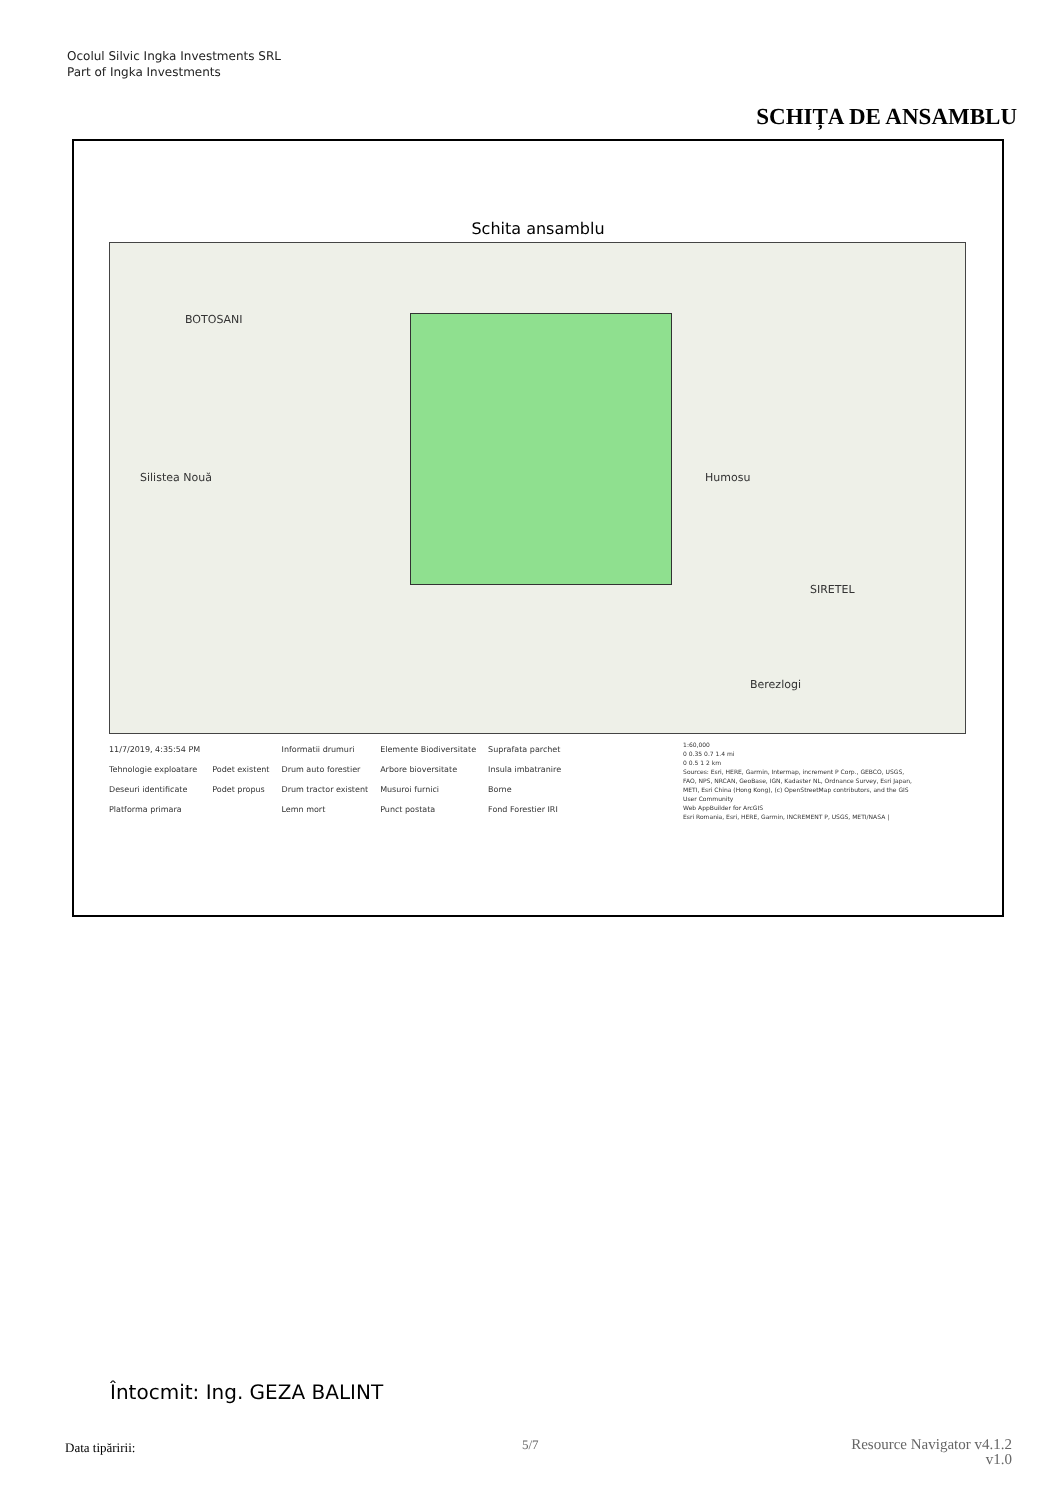Ocolul Silvic Ingka Investments SRL
Part of Ingka Investments
SCHIȚA DE ANSAMBLU
Schita ansamblu
BOTOSANI
Silistea Nouă Humosu
Berezlogi
SIRETEL
11/7/2019, 4:35:54 PM
Tehnologie exploatare
Deseuri identificate
Platforma primara
Podet existent
Podet propus
Informatii drumuri
Drum auto forestier
Drum tractor existent
Lemn mort
Elemente Biodiversitate
Arbore bioversitate
Musuroi furnici
Punct postata
Suprafata parchet
Insula imbatranire
Borne
Fond Forestier IRI
1:60,000
0 0.35 0.7 1.4 mi
0 0.5 1 2 km
Sources: Esri, HERE, Garmin, Intermap, increment P Corp., GEBCO, USGS, FAO, NPS, NRCAN, GeoBase, IGN, Kadaster NL, Ordnance Survey, Esri Japan, METI, Esri China (Hong Kong), (c) OpenStreetMap contributors, and the GIS User Community
Web AppBuilder for ArcGIS
Esri Romania, Esri, HERE, Garmin, INCREMENT P, USGS, METI/NASA |
Întocmit: Ing. GEZA BALINT
Data tipăririi: 5/7
Resource Navigator v4.1.2
v1.0